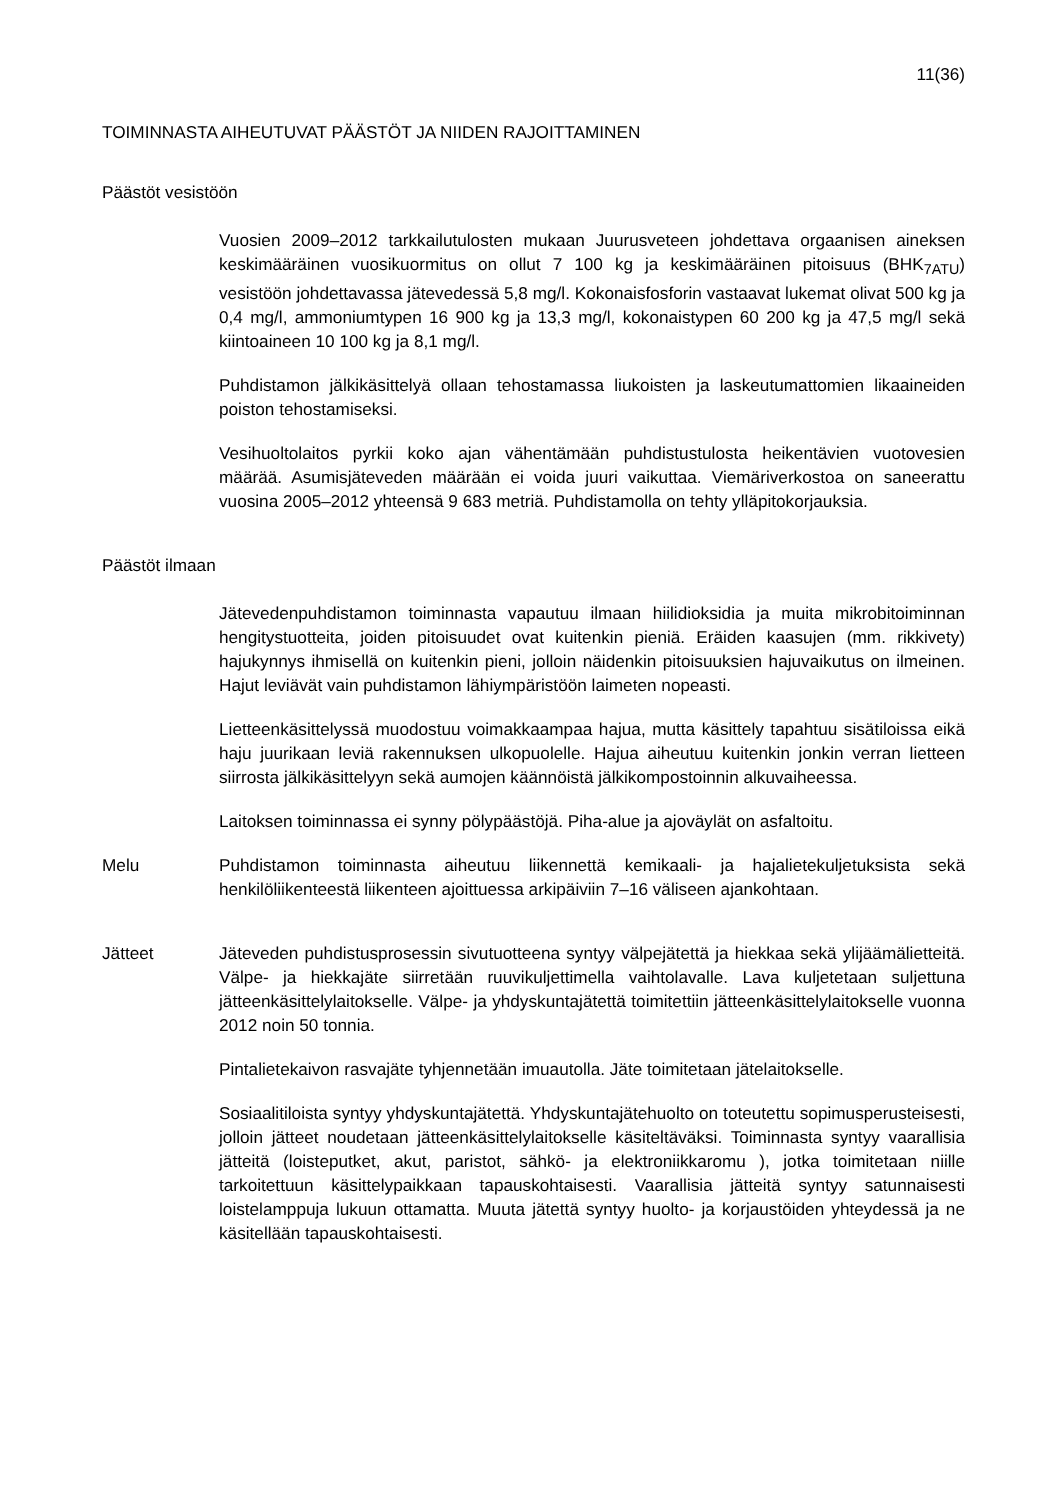11(36)
TOIMINNASTA AIHEUTUVAT PÄÄSTÖT JA NIIDEN RAJOITTAMINEN
Päästöt vesistöön
Vuosien 2009–2012 tarkkailutulosten mukaan Juurusveteen johdettava orgaanisen aineksen keskimääräinen vuosikuormitus on ollut 7 100 kg ja keskimääräinen pitoisuus (BHK<sub>7ATU</sub>) vesistöön johdettavassa jätevedessä 5,8 mg/l. Kokonaisfosforin vastaavat lukemat olivat 500 kg ja 0,4 mg/l, ammoniumtypen 16 900 kg ja 13,3 mg/l, kokonaistypen 60 200 kg ja 47,5 mg/l sekä kiintoaineen 10 100 kg ja 8,1 mg/l.
Puhdistamon jälkikäsittelyä ollaan tehostamassa liukoisten ja laskeutumattomien likaaineiden poiston tehostamiseksi.
Vesihuoltolaitos pyrkii koko ajan vähentämään puhdistustulosta heikentävien vuotovesien määrää. Asumisjäteveden määrään ei voida juuri vaikuttaa. Viemäriverkostoa on saneerattu vuosina 2005–2012 yhteensä 9 683 metriä. Puhdistamolla on tehty ylläpitokorjauksia.
Päästöt ilmaan
Jätevedenpuhdistamon toiminnasta vapautuu ilmaan hiilidioksidia ja muita mikrobitoiminnan hengitystuotteita, joiden pitoisuudet ovat kuitenkin pieniä. Eräiden kaasujen (mm. rikkivety) hajukynnys ihmisellä on kuitenkin pieni, jolloin näidenkin pitoisuuksien hajuvaikutus on ilmeinen. Hajut leviävät vain puhdistamon lähiympäristöön laimeten nopeasti.
Lietteenkäsittelyssä muodostuu voimakkaampaa hajua, mutta käsittely tapahtuu sisätiloissa eikä haju juurikaan leviä rakennuksen ulkopuolelle. Hajua aiheutuu kuitenkin jonkin verran lietteen siirrosta jälkikäsittelyyn sekä aumojen käännöistä jälkikompostoinnin alkuvaiheessa.
Laitoksen toiminnassa ei synny pölypäästöjä. Piha-alue ja ajoväylät on asfaltoitu.
Melu Puhdistamon toiminnasta aiheutuu liikennettä kemikaali- ja hajalietekuljetuksista sekä henkilöliikenteestä liikenteen ajoittuessa arkipäiviin 7–16 väliseen ajankohtaan.
Jätteet Jäteveden puhdistusprosessin sivutuotteena syntyy välpejätettä ja hiekkaa sekä ylijäämälietteitä. Välpe- ja hiekkajäte siirretään ruuvikuljettimella vaihtolavalle. Lava kuljetetaan suljettuna jätteenkäsittelylaitokselle. Välpe- ja yhdyskuntajätettä toimitettiin jätteenkäsittelylaitokselle vuonna 2012 noin 50 tonnia.
Pintalietekaivon rasvajäte tyhjennetään imuautolla. Jäte toimitetaan jätelaitokselle.
Sosiaalitiloista syntyy yhdyskuntajätettä. Yhdyskuntajätehuolto on toteutettu sopimusperusteisesti, jolloin jätteet noudetaan jätteenkäsittelylaitokselle käsiteltäväksi. Toiminnasta syntyy vaarallisia jätteitä (loisteputket, akut, paristot, sähkö- ja elektroniikkaromu ), jotka toimitetaan niille tarkoitettuun käsittelypaikkaan tapauskohtaisesti. Vaarallisia jätteitä syntyy satunnaisesti loistelamppuja lukuun ottamatta. Muuta jätettä syntyy huolto- ja korjaustöiden yhteydessä ja ne käsitellään tapauskohtaisesti.